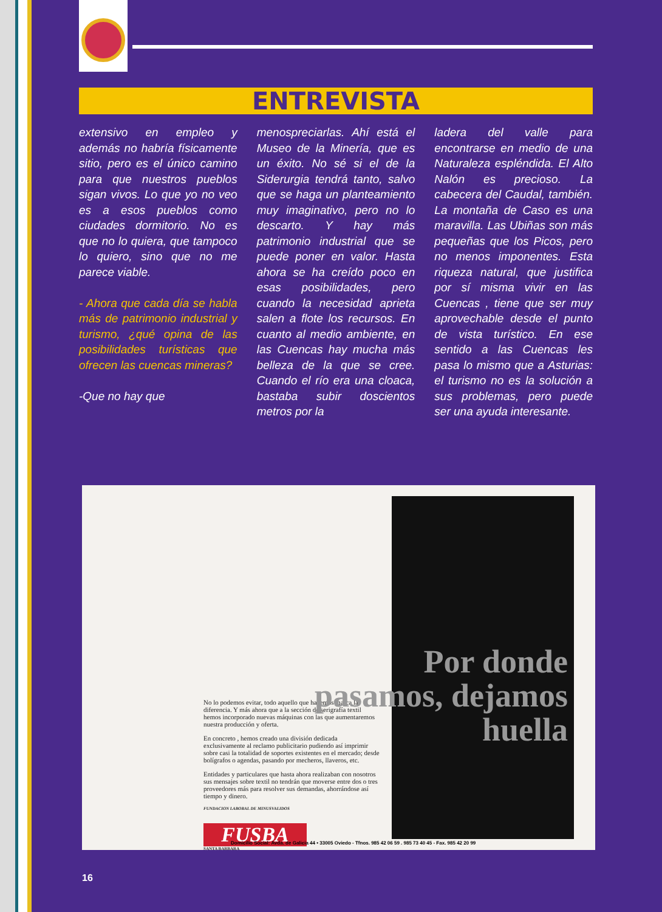ENTREVISTA
extensivo en empleo y además no habría físicamente sitio, pero es el único camino para que nuestros pueblos sigan vivos. Lo que yo no veo es a esos pueblos como ciudades dormitorio. No es que no lo quiera, que tampoco lo quiero, sino que no me parece viable.
- Ahora que cada día se habla más de patrimonio industrial y turismo, ¿qué opina de las posibilidades turísticas que ofrecen las cuencas mineras?
-Que no hay que
menospreciarlas. Ahí está el Museo de la Minería, que es un éxito. No sé si el de la Siderurgia tendrá tanto, salvo que se haga un planteamiento muy imaginativo, pero no lo descarto. Y hay más patrimonio industrial que se puede poner en valor. Hasta ahora se ha creído poco en esas posibilidades, pero cuando la necesidad aprieta salen a flote los recursos. En cuanto al medio ambiente, en las Cuencas hay mucha más belleza de la que se cree. Cuando el río era una cloaca, bastaba subir doscientos metros por la
ladera del valle para encontrarse en medio de una Naturaleza espléndida. El Alto Nalón es precioso. La cabecera del Caudal, también. La montaña de Caso es una maravilla. Las Ubiñas son más pequeñas que los Picos, pero no menos imponentes. Esta riqueza natural, que justifica por sí misma vivir en las Cuencas , tiene que ser muy aprovechable desde el punto de vista turístico. En ese sentido a las Cuencas les pasa lo mismo que a Asturias: el turismo no es la solución a sus problemas, pero puede ser una ayuda interesante.
No lo podemos evitar, todo aquello que hacemos marca la diferencia. Y más ahora que a la sección de serigrafía textil hemos incorporado nuevas máquinas con las que aumentaremos nuestra producción y oferta.
En concreto , hemos creado una división dedicada exclusivamente al reclamo publicitario pudiendo así imprimir sobre casi la totalidad de soportes existentes en el mercado; desde bolígrafos o agendas, pasando por mecheros, llaveros, etc.
Entidades y particulares que hasta ahora realizaban con nosotros sus mensajes sobre textil no tendrán que moverse entre dos o tres proveedores más para resolver sus demandas, ahorrándose así tiempo y dinero.
FUNDACION LABORAL DE MINUSVALIDOS
FUSBA
SANTA BARBARA
Por donde pasamos, dejamos huella
Domicilio Social: Avda. de Galicia 44 • 33005 Oviedo - Tfnos. 985 42 06 59 . 985 73 40 45 - Fax. 985 42 20 99
16